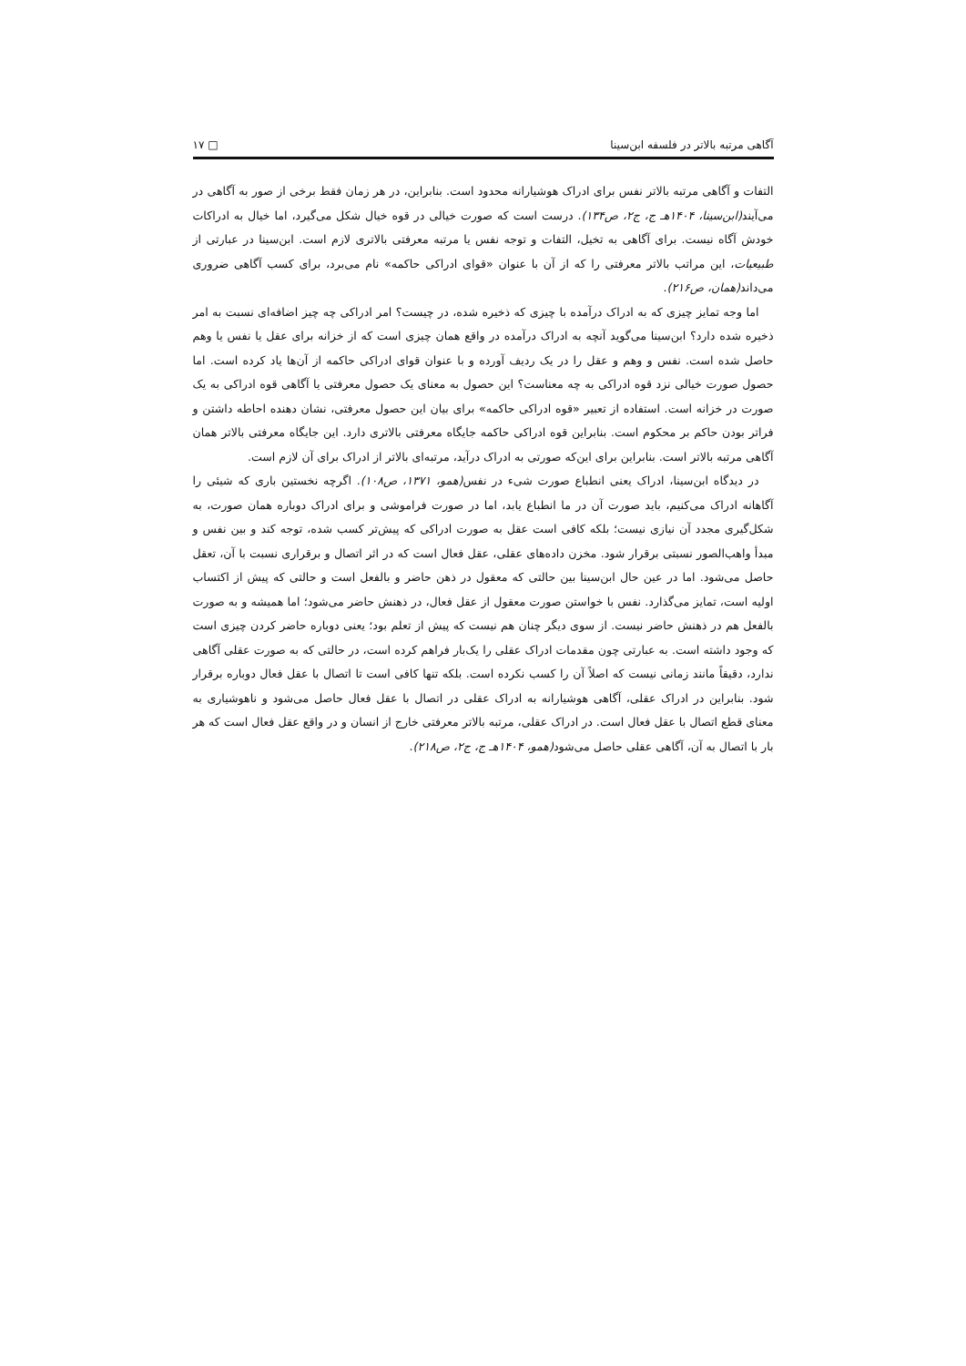آگاهی مرتبه بالاتر در فلسفه ابن‌سینا □ ۱۷
التفات و آگاهی مرتبه بالاتر نفس برای ادراک هوشیارانه محدود است. بنابراین، در هر زمان فقط برخی از صور به آگاهی در می‌آیند(ابن‌سینا، ۱۴۰۴هـ ج، ج۲، ص۱۳۴). درست است که صورت خیالی در قوه خیال شکل می‌گیرد، اما خیال به ادراکات خودش آگاه نیست. برای آگاهی به تخیل، التفات و توجه نفس یا مرتبه معرفتی بالاتری لازم است. ابن‌سینا در عبارتی از طبیعیات، این مراتب بالاتر معرفتی را که از آن با عنوان «قوای ادراکی حاکمه» نام می‌برد، برای کسب آگاهی ضروری می‌داند(همان، ص۲۱۶).
اما وجه تمایز چیزی که به ادراک درآمده با چیزی که ذخیره شده، در چیست؟ امر ادراکی چه چیز اضافه‌ای نسبت به امر ذخیره شده دارد؟ ابن‌سینا می‌گوید آنچه به ادراک درآمده در واقع همان چیزی است که از خزانه برای عقل یا نفس یا وهم حاصل شده است. نفس و وهم و عقل را در یک ردیف آورده و با عنوان قوای ادراکی حاکمه از آن‌ها یاد کرده است. اما حصول صورت خیالی نزد قوه ادراکی به چه معناست؟ این حصول به معنای یک حصول معرفتی یا آگاهی قوه ادراکی به یک صورت در خزانه است. استفاده از تعبیر «قوه ادراکی حاکمه» برای بیان این حصول معرفتی، نشان دهنده احاطه داشتن و فراتر بودن حاکم بر محکوم است. بنابراین قوه ادراکی حاکمه جایگاه معرفتی بالاتری دارد. این جایگاه معرفتی بالاتر همان آگاهی مرتبه بالاتر است. بنابراین برای این‌که صورتی به ادراک درآید، مرتبه‌ای بالاتر از ادراک برای آن لازم است.
در دیدگاه ابن‌سینا، ادراک یعنی انطباع صورت شیء در نفس(همو، ۱۳۷۱، ص۱۰۸). اگرچه نخستین باری که شیئی را آگاهانه ادراک می‌کنیم، باید صورت آن در ما انطباع یابد، اما در صورت فراموشی و برای ادراک دوباره همان صورت، به شکل‌گیری مجدد آن نیازی نیست؛ بلکه کافی است عقل به صورت ادراکی که پیش‌تر کسب شده، توجه کند و بین نفس و مبدأ واهب‌الصور نسبتی برقرار شود. مخزن داده‌های عقلی، عقل فعال است که در اثر اتصال و برقراری نسبت با آن، تعقل حاصل می‌شود. اما در عین حال ابن‌سینا بین حالتی که معقول در ذهن حاضر و بالفعل است و حالتی که پیش از اکتساب اولیه است، تمایز می‌گذارد. نفس با خواستن صورت معقول از عقل فعال، در ذهنش حاضر می‌شود؛ اما همیشه و به صورت بالفعل هم در ذهنش حاضر نیست. از سوی دیگر چنان هم نیست که پیش از تعلم بود؛ یعنی دوباره حاضر کردن چیزی است که وجود داشته است. به عبارتی چون مقدمات ادراک عقلی را یک‌بار فراهم کرده است، در حالتی که به صورت عقلی آگاهی ندارد، دقیقاً مانند زمانی نیست که اصلاً آن را کسب نکرده است. بلکه تنها کافی است تا اتصال با عقل فعال دوباره برقرار شود. بنابراین در ادراک عقلی، آگاهی هوشیارانه به ادراک عقلی در اتصال با عقل فعال حاصل می‌شود و ناهوشیاری به معنای قطع اتصال با عقل فعال است. در ادراک عقلی، مرتبه بالاتر معرفتی خارج از انسان و در واقع عقل فعال است که هر بار با اتصال به آن، آگاهی عقلی حاصل می‌شود(همو، ۱۴۰۴هـ ج، ج۲، ص۲۱۸).